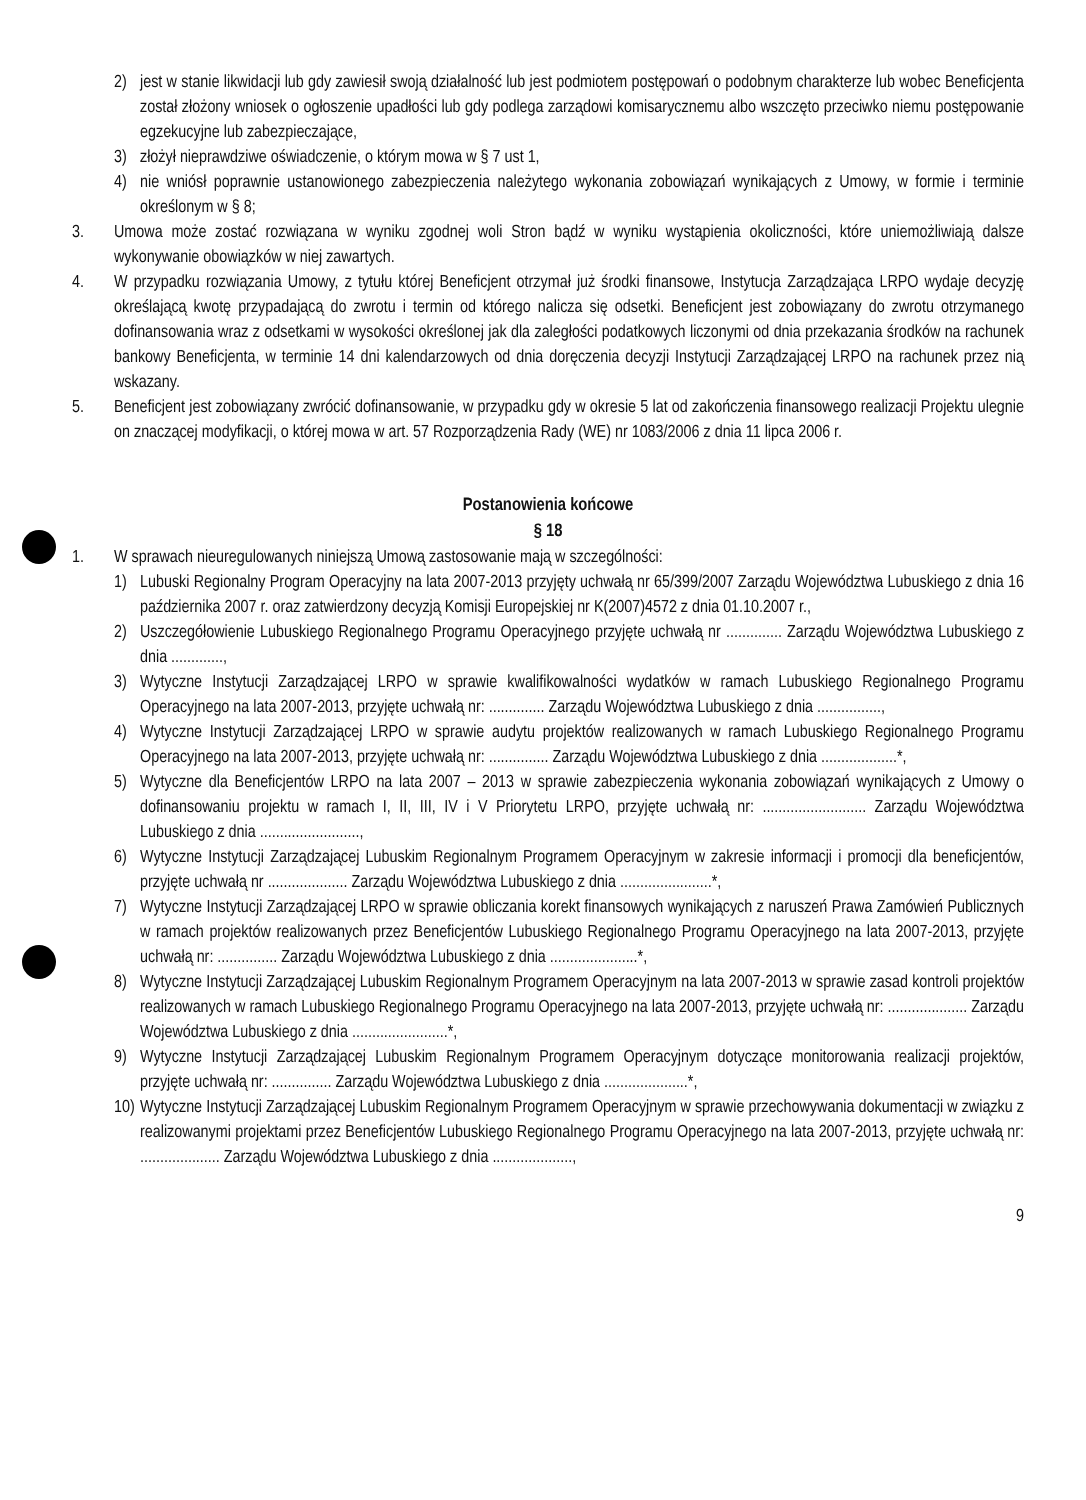2) jest w stanie likwidacji lub gdy zawiesił swoją działalność lub jest podmiotem postępowań o podobnym charakterze lub wobec Beneficjenta został złożony wniosek o ogłoszenie upadłości lub gdy podlega zarządowi komisarycznemu albo wszczęto przeciwko niemu postępowanie egzekucyjne lub zabezpieczające,
3) złożył nieprawdziwe oświadczenie, o którym mowa w § 7 ust 1,
4) nie wniósł poprawnie ustanowionego zabezpieczenia należytego wykonania zobowiązań wynikających z Umowy, w formie i terminie określonym w § 8;
3. Umowa może zostać rozwiązana w wyniku zgodnej woli Stron bądź w wyniku wystąpienia okoliczności, które uniemożliwiają dalsze wykonywanie obowiązków w niej zawartych.
4. W przypadku rozwiązania Umowy, z tytułu której Beneficjent otrzymał już środki finansowe, Instytucja Zarządzająca LRPO wydaje decyzję określającą kwotę przypadającą do zwrotu i termin od którego nalicza się odsetki. Beneficjent jest zobowiązany do zwrotu otrzymanego dofinansowania wraz z odsetkami w wysokości określonej jak dla zaległości podatkowych liczonymi od dnia przekazania środków na rachunek bankowy Beneficjenta, w terminie 14 dni kalendarzowych od dnia doręczenia decyzji Instytucji Zarządzającej LRPO na rachunek przez nią wskazany.
5. Beneficjent jest zobowiązany zwrócić dofinansowanie, w przypadku gdy w okresie 5 lat od zakończenia finansowego realizacji Projektu ulegnie on znaczącej modyfikacji, o której mowa w art. 57 Rozporządzenia Rady (WE) nr 1083/2006 z dnia 11 lipca 2006 r.
Postanowienia końcowe
§ 18
1. W sprawach nieuregulowanych niniejszą Umową zastosowanie mają w szczególności:
1) Lubuski Regionalny Program Operacyjny na lata 2007-2013 przyjęty uchwałą nr 65/399/2007 Zarządu Województwa Lubuskiego z dnia 16 października 2007 r. oraz zatwierdzony decyzją Komisji Europejskiej nr K(2007)4572 z dnia 01.10.2007 r.,
2) Uszczegółowienie Lubuskiego Regionalnego Programu Operacyjnego przyjęte uchwałą nr .............. Zarządu Województwa Lubuskiego z dnia .............,
3) Wytyczne Instytucji Zarządzającej LRPO w sprawie kwalifikowalności wydatków w ramach Lubuskiego Regionalnego Programu Operacyjnego na lata 2007-2013, przyjęte uchwałą nr: .............. Zarządu Województwa Lubuskiego z dnia ................,
4) Wytyczne Instytucji Zarządzającej LRPO w sprawie audytu projektów realizowanych w ramach Lubuskiego Regionalnego Programu Operacyjnego na lata 2007-2013, przyjęte uchwałą nr: ............... Zarządu Województwa Lubuskiego z dnia ...................*,
5) Wytyczne dla Beneficjentów LRPO na lata 2007 – 2013 w sprawie zabezpieczenia wykonania zobowiązań wynikających z Umowy o dofinansowaniu projektu w ramach I, II, III, IV i V Priorytetu LRPO, przyjęte uchwałą nr: .......................... Zarządu Województwa Lubuskiego z dnia .........................,
6) Wytyczne Instytucji Zarządzającej Lubuskim Regionalnym Programem Operacyjnym w zakresie informacji i promocji dla beneficjentów, przyjęte uchwałą nr .................... Zarządu Województwa Lubuskiego z dnia .......................*,
7) Wytyczne Instytucji Zarządzającej LRPO w sprawie obliczania korekt finansowych wynikających z naruszeń Prawa Zamówień Publicznych w ramach projektów realizowanych przez Beneficjentów Lubuskiego Regionalnego Programu Operacyjnego na lata 2007-2013, przyjęte uchwałą nr: ............... Zarządu Województwa Lubuskiego z dnia ......................*,
8) Wytyczne Instytucji Zarządzającej Lubuskim Regionalnym Programem Operacyjnym na lata 2007-2013 w sprawie zasad kontroli projektów realizowanych w ramach Lubuskiego Regionalnego Programu Operacyjnego na lata 2007-2013, przyjęte uchwałą nr: .................... Zarządu Województwa Lubuskiego z dnia ........................*,
9) Wytyczne Instytucji Zarządzającej Lubuskim Regionalnym Programem Operacyjnym dotyczące monitorowania realizacji projektów, przyjęte uchwałą nr: ............... Zarządu Województwa Lubuskiego z dnia .....................*,
10) Wytyczne Instytucji Zarządzającej Lubuskim Regionalnym Programem Operacyjnym w sprawie przechowywania dokumentacji w związku z realizowanymi projektami przez Beneficjentów Lubuskiego Regionalnego Programu Operacyjnego na lata 2007-2013, przyjęte uchwałą nr: .................... Zarządu Województwa Lubuskiego z dnia ....................,
9